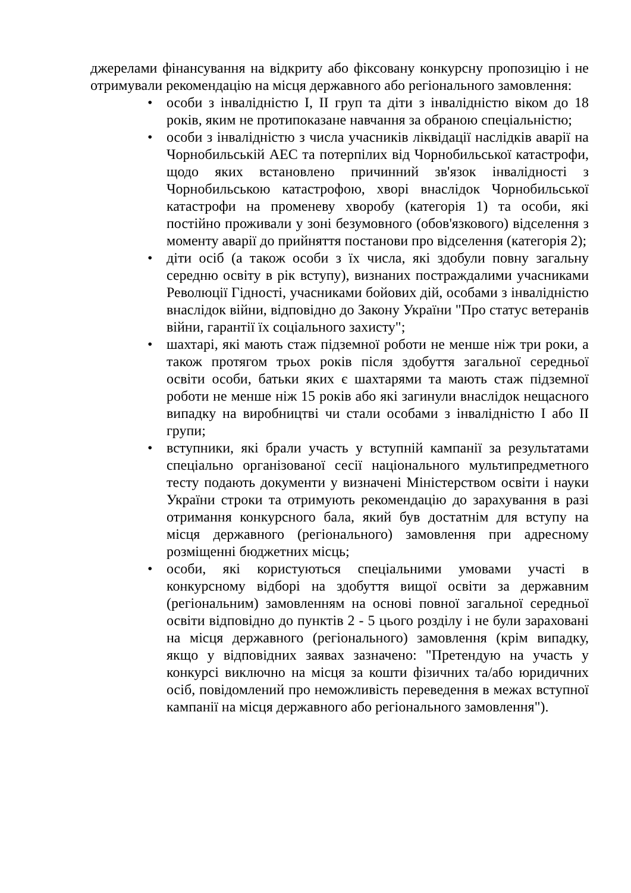джерелами фінансування на відкриту або фіксовану конкурсну пропозицію і не отримували рекомендацію на місця державного або регіонального замовлення:
• особи з інвалідністю I, II груп та діти з інвалідністю віком до 18 років, яким не протипоказане навчання за обраною спеціальністю;
• особи з інвалідністю з числа учасників ліквідації наслідків аварії на Чорнобильській АЕС та потерпілих від Чорнобильської катастрофи, щодо яких встановлено причинний зв'язок інвалідності з Чорнобильською катастрофою, хворі внаслідок Чорнобильської катастрофи на променеву хворобу (категорія 1) та особи, які постійно проживали у зоні безумовного (обов'язкового) відселення з моменту аварії до прийняття постанови про відселення (категорія 2);
• діти осіб (а також особи з їх числа, які здобули повну загальну середню освіту в рік вступу), визнаних постраждалими учасниками Революції Гідності, учасниками бойових дій, особами з інвалідністю внаслідок війни, відповідно до Закону України "Про статус ветеранів війни, гарантії їх соціального захисту";
• шахтарі, які мають стаж підземної роботи не менше ніж три роки, а також протягом трьох років після здобуття загальної середньої освіти особи, батьки яких є шахтарями та мають стаж підземної роботи не менше ніж 15 років або які загинули внаслідок нещасного випадку на виробництві чи стали особами з інвалідністю I або II групи;
• вступники, які брали участь у вступній кампанії за результатами спеціально організованої сесії національного мультипредметного тесту подають документи у визначені Міністерством освіти і науки України строки та отримують рекомендацію до зарахування в разі отримання конкурсного бала, який був достатнім для вступу на місця державного (регіонального) замовлення при адресному розміщенні бюджетних місць;
• особи, які користуються спеціальними умовами участі в конкурсному відборі на здобуття вищої освіти за державним (регіональним) замовленням на основі повної загальної середньої освіти відповідно до пунктів 2 - 5 цього розділу і не були зараховані на місця державного (регіонального) замовлення (крім випадку, якщо у відповідних заявах зазначено: "Претендую на участь у конкурсі виключно на місця за кошти фізичних та/або юридичних осіб, повідомлений про неможливість переведення в межах вступної кампанії на місця державного або регіонального замовлення").